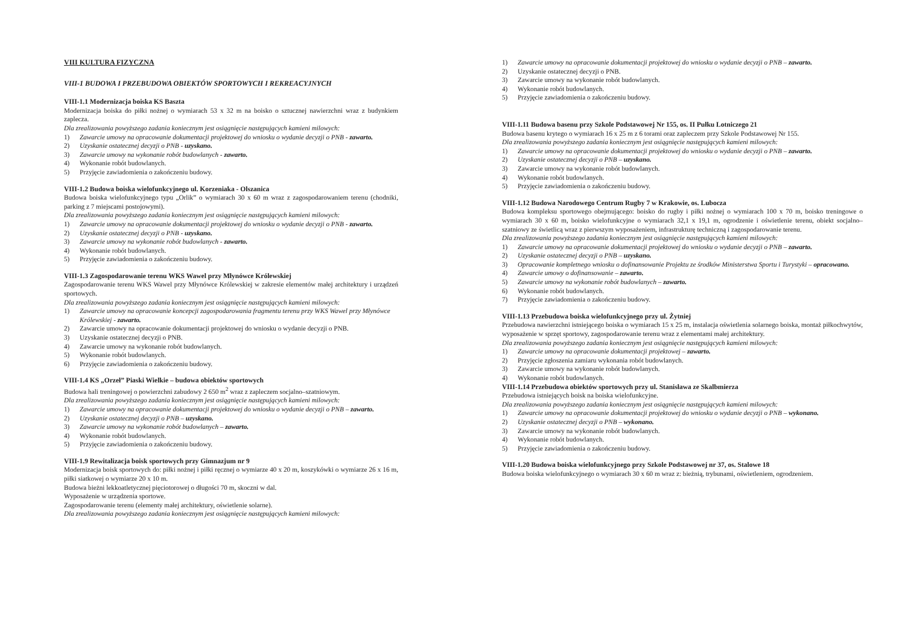VIII KULTURA FIZYCZNA
VIII-1 BUDOWA I PRZEBUDOWA OBIEKTÓW SPORTOWYCH I REKREACYJNYCH
VIII-1.1 Modernizacja boiska KS Baszta
Modernizacja boiska do piłki nożnej o wymiarach 53 x 32 m na boisko o sztucznej nawierzchni wraz z budynkiem zaplecza.
Dla zrealizowania powyższego zadania koniecznym jest osiągnięcie następujących kamieni milowych:
1) Zawarcie umowy na opracowanie dokumentacji projektowej do wniosku o wydanie decyzji o PNB - zawarto.
2) Uzyskanie ostatecznej decyzji o PNB - uzyskano.
3) Zawarcie umowy na wykonanie robót budowlanych - zawarto.
4) Wykonanie robót budowlanych.
5) Przyjęcie zawiadomienia o zakończeniu budowy.
VIII-1.2 Budowa boiska wielofunkcyjnego ul. Korzeniaka - Olszanica
Budowa boiska wielofunkcyjnego typu „Orlik” o wymiarach 30 x 60 m wraz z zagospodarowaniem terenu (chodniki, parking z 7 miejscami postojowymi).
Dla zrealizowania powyższego zadania koniecznym jest osiągnięcie następujących kamieni milowych:
1) Zawarcie umowy na opracowanie dokumentacji projektowej do wniosku o wydanie decyzji o PNB - zawarto.
2) Uzyskanie ostatecznej decyzji o PNB - uzyskano.
3) Zawarcie umowy na wykonanie robót budowlanych - zawarto.
4) Wykonanie robót budowlanych.
5) Przyjęcie zawiadomienia o zakończeniu budowy.
VIII-1.3 Zagospodarowanie terenu WKS Wawel przy Młynówce Królewskiej
Zagospodarowanie terenu WKS Wawel przy Młynówce Królewskiej w zakresie elementów małej architektury i urządzeń sportowych.
Dla zrealizowania powyższego zadania koniecznym jest osiągnięcie następujących kamieni milowych:
1) Zawarcie umowy na opracowanie koncepcji zagospodarowania fragmentu terenu przy WKS Wawel przy Młynówce Królewskiej - zawarto.
2) Zawarcie umowy na opracowanie dokumentacji projektowej do wniosku o wydanie decyzji o PNB.
3) Uzyskanie ostatecznej decyzji o PNB.
4) Zawarcie umowy na wykonanie robót budowlanych.
5) Wykonanie robót budowlanych.
6) Przyjęcie zawiadomienia o zakończeniu budowy.
VIII-1.4 KS „Orzeł” Piaski Wielkie – budowa obiektów sportowych
Budowa hali treningowej o powierzchni zabudowy 2 650 m<sup>2</sup> wraz z zapleczem socjalno–szatniowym.
Dla zrealizowania powyższego zadania koniecznym jest osiągnięcie następujących kamieni milowych:
1) Zawarcie umowy na opracowanie dokumentacji projektowej do wniosku o wydanie decyzji o PNB – zawarto.
2) Uzyskanie ostatecznej decyzji o PNB – uzyskano.
3) Zawarcie umowy na wykonanie robót budowlanych – zawarto.
4) Wykonanie robót budowlanych.
5) Przyjęcie zawiadomienia o zakończeniu budowy.
VIII-1.9 Rewitalizacja boisk sportowych przy Gimnazjum nr 9
Modernizacja boisk sportowych do: piłki nożnej i piłki ręcznej o wymiarze 40 x 20 m, koszykówki o wymiarze 26 x 16 m, piłki siatkowej o wymiarze 20 x 10 m.
Budowa bieżni lekkoatletycznej pięciotorowej o długości 70 m, skoczni w dal.
Wyposażenie w urządzenia sportowe.
Zagospodarowanie terenu (elementy małej architektury, oświetlenie solarne).
Dla zrealizowania powyższego zadania koniecznym jest osiągnięcie następujących kamieni milowych:
1) Zawarcie umowy na opracowanie dokumentacji projektowej do wniosku o wydanie decyzji o PNB – zawarto.
2) Uzyskanie ostatecznej decyzji o PNB.
3) Zawarcie umowy na wykonanie robót budowlanych.
4) Wykonanie robót budowlanych.
5) Przyjęcie zawiadomienia o zakończeniu budowy.
VIII-1.11 Budowa basenu przy Szkole Podstawowej Nr 155, os. II Pułku Lotniczego 21
Budowa basenu krytego o wymiarach 16 x 25 m z 6 torami oraz zapleczem przy Szkole Podstawowej Nr 155.
Dla zrealizowania powyższego zadania koniecznym jest osiągnięcie następujących kamieni milowych:
1) Zawarcie umowy na opracowanie dokumentacji projektowej do wniosku o wydanie decyzji o PNB – zawarto.
2) Uzyskanie ostatecznej decyzji o PNB – uzyskano.
3) Zawarcie umowy na wykonanie robót budowlanych.
4) Wykonanie robót budowlanych.
5) Przyjęcie zawiadomienia o zakończeniu budowy.
VIII-1.12 Budowa Narodowego Centrum Rugby 7 w Krakowie, os. Lubocza
Budowa kompleksu sportowego obejmującego: boisko do rugby i piłki nożnej o wymiarach 100 x 70 m, boisko treningowe o wymiarach 30 x 60 m, boisko wielofunkcyjne o wymiarach 32,1 x 19,1 m, ogrodzenie i oświetlenie terenu, obiekt socjalno–szatniowy ze świetlicą wraz z pierwszym wyposażeniem, infrastrukturę techniczną i zagospodarowanie terenu.
Dla zrealizowania powyższego zadania koniecznym jest osiągnięcie następujących kamieni milowych:
1) Zawarcie umowy na opracowanie dokumentacji projektowej do wniosku o wydanie decyzji o PNB – zawarto.
2) Uzyskanie ostatecznej decyzji o PNB – uzyskano.
3) Opracowanie kompletnego wniosku o dofinansowanie Projektu ze środków Ministerstwa Sportu i Turystyki – opracowano.
4) Zawarcie umowy o dofinansowanie – zawarto.
5) Zawarcie umowy na wykonanie robót budowlanych – zawarto.
6) Wykonanie robót budowlanych.
7) Przyjęcie zawiadomienia o zakończeniu budowy.
VIII-1.13 Przebudowa boiska wielofunkcyjnego przy ul. Żytniej
Przebudowa nawierzchni istniejącego boiska o wymiarach 15 x 25 m, instalacja oświetlenia solarnego boiska, montaż piłkochwytów, wyposażenie w sprzęt sportowy, zagospodarowanie terenu wraz z elementami małej architektury.
Dla zrealizowania powyższego zadania koniecznym jest osiągnięcie następujących kamieni milowych:
1) Zawarcie umowy na opracowanie dokumentacji projektowej – zawarto.
2) Przyjęcie zgłoszenia zamiaru wykonania robót budowlanych.
3) Zawarcie umowy na wykonanie robót budowlanych.
4) Wykonanie robót budowlanych.
VIII-1.14 Przebudowa obiektów sportowych przy ul. Stanisława ze Skalbmierza
Przebudowa istniejących boisk na boiska wielofunkcyjne.
Dla zrealizowania powyższego zadania koniecznym jest osiągnięcie następujących kamieni milowych:
1) Zawarcie umowy na opracowanie dokumentacji projektowej do wniosku o wydanie decyzji o PNB – wykonano.
2) Uzyskanie ostatecznej decyzji o PNB – wykonano.
3) Zawarcie umowy na wykonanie robót budowlanych.
4) Wykonanie robót budowlanych.
5) Przyjęcie zawiadomienia o zakończeniu budowy.
VIII-1.20 Budowa boiska wielofunkcyjnego przy Szkole Podstawowej nr 37, os. Stalowe 18
Budowa boiska wielofunkcyjnego o wymiarach 30 x 60 m wraz z: bieżnią, trybunami, oświetleniem, ogrodzeniem.